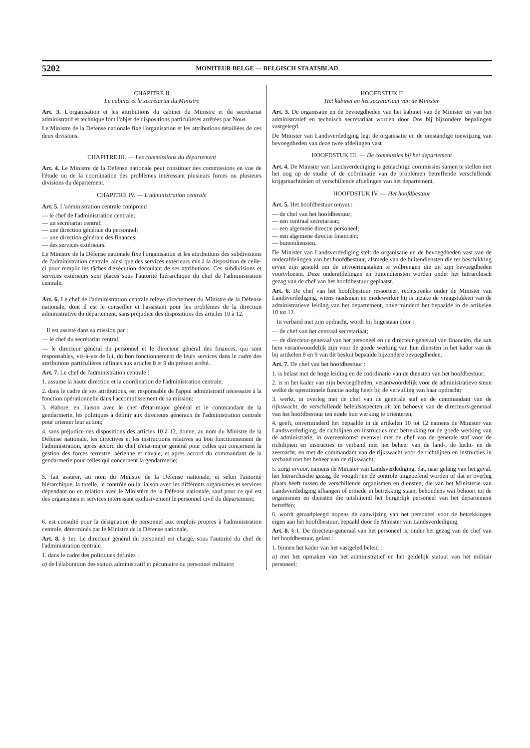5202 MONITEUR BELGE — BELGISCH STAATSBLAD
CHAPITRE II
Le cabinet et le secrétariat du Ministre
Art. 3. L'organisation et les attributions du cabinet du Ministre et du secrétariat administratif et technique font l'objet de dispositions particulières arrêtées par Nous.
Le Ministre de la Défense nationale fixe l'organisation et les attributions détaillées de ces deux divisions.
CHAPITRE III. — Les commissions du département
Art. 4. Le Ministre de la Défense nationale peut constituer des commissions en vue de l'étude ou de la coordination des problèmes intéressant plusieurs forces ou plusieurs divisions du département.
CHAPITRE IV. — L'administration centrale
Art. 5. L'administration centrale comprend :
— le chef de l'administration centrale;
— un secrétariat central;
— une direction générale du personnel;
— une direction générale des finances;
— des services extérieurs.
Le Ministre de la Défense nationale fixe l'organisation et les attributions des subdivisions de l'administration centrale, ainsi que des services extérieurs mis à la disposition de celle-ci pour remplir les tâches d'exécution découlant de ses attributions. Ces subdivisions et services extérieurs sont placés sous l'autorité hiérarchique du chef de l'administration centrale.
Art. 6. Le chef de l'administration centrale relève directement du Ministre de la Défense nationale, dont il est le conseiller et l'assistant pour les problèmes de la direction administrative du département, sans préjudice des dispositions des articles 10 à 12.
Il est assisté dans sa mission par :
— le chef du secrétariat central;
— le directeur général du personnel et le directeur général des finances, qui sont responsables, vis-à-vis de lui, du bon fonctionnement de leurs services dans le cadre des attributions particulières définies aux articles 8 et 9 du présent arrêté.
Art. 7. Le chef de l'administration centrale :
1. assume la haute direction et la coordination de l'administration centrale;
2. dans le cadre de ses attributions, est responsable de l'appui administratif nécessaire à la fonction opérationnelle dans l'accomplissement de sa mission;
3. élabore, en liaison avec le chef d'état-major général et le commandant de la gendarmerie, les politiques à définir aux directeurs généraux de l'administration centrale pour orienter leur action;
4. sans préjudice des dispositions des articles 10 à 12, donne, au nom du Ministre de la Défense nationale, les directives et les instructions relatives au bon fonctionnement de l'administration, après accord du chef d'état-major général pour celles qui concernent la gestion des forces terrestre, aérienne et navale, et après accord du commandant de la gendarmerie pour celles qui concernent la gendarmerie;
5. fait assurer, au nom du Ministre de la Défense nationale, et selon l'autorité hiérarchique, la tutelle, le contrôle ou la liaison avec les différents organismes et services dépendant ou en relation avec le Ministère de la Défense nationale, sauf pour ce qui est des organismes et services intéressant exclusivement le personnel civil du département;
6. est consulté pour la désignation de personnel aux emplois propres à l'administration centrale, déterminés par le Ministre de la Défense nationale.
Art. 8. § 1er. Le directeur général du personnel est chargé, sous l'autorité du chef de l'administration centrale :
1. dans le cadre des politiques définies :
a) de l'élaboration des statuts administratif et pécuniaire du personnel militaire;
HOOFDSTUK II
Het kabinet en het secretariaat van de Minister
Art. 3. De organisatie en de bevoegdheden van het kabinet van de Minister en van het administratief en technisch secretariaat worden door Ons bij bijzondere bepalingen vastgelegd.
De Minister van Landsverdediging legt de organisatie en de omstandige toewijzing van bevoegdheden van deze twee afdelingen vast.
HOOFDSTUK III. — De commissies bij het departement
Art. 4. De Minister van Landsverdediging is gemachtigd commissies samen te stellen met het oog op de studie of de coördinatie van de problemen betreffende verschillende krijgsmachtdelen of verschillende afdelingen van het departement.
HOOFDSTUK IV. — Het hoofdbestuur
Art. 5. Het hoofdbestuur omvat :
— de chef van het hoofdbestuur;
— een centraal secretariaat;
— een algemene directie personeel;
— een algemene directie financiën;
— buitendiensten.
De Minister van Landsverdediging stelt de organisatie en de bevoegdheden vast van de onderafdelingen van het hoofdbestuur, alsmede van de buitendiensten die ter beschikking ervan zijn gesteld om de uitvoeringstaken te volbrengen die uit zijn bevoegdheden voortvloeien. Deze onderafdelingen en buitendiensten worden onder het hiërarchisch gezag van de chef van het hoofdbestuur geplaatst.
Art. 6. De chef van het hoofdbestuur ressorteert rechtstreeks onder de Minister van Landsverdediging, wiens raadsman en medewerker hij is inzake de vraagstukken van de administratieve leiding van het departement, onverminderd het bepaalde in de artikelen 10 tot 12.
In verband met zijn opdracht, wordt hij bijgestaan door :
— de chef van het centraal secretariaat;
— de directeur-generaal van het personeel en de directeur-generaal van financiën, die aan hem verantwoordelijk zijn voor de goede werking van hun diensten in het kader van de bij artikelen 8 en 9 van dit besluit bepaalde bijzondere bevoegdheden.
Art. 7. De chef van het hoofdbestuur :
1. is belast met de hoge leiding en de coördinatie van de diensten van het hoofdbestuur;
2. is in het kader van zijn bevoegdheden, verantwoordelijk voor de administratieve steun welke de operationele functie nodig heeft bij de vervulling van haar opdracht;
3. werkt, in overleg met de chef van de generale staf en de commandant van de rijkswacht, de verschillende beleidsaspecten uit ten behoeve van de directeurs-generaal van het hoofdbestuur ten einde hun werking te oriënteren;
4. geeft, onverminderd het bepaalde in de artikelen 10 tot 12 namens de Minister van Landsverdediging, de richtlijnen en instructies met betrekking tot de goede werking van de administratie, in overeenkomst evenwel met de chef van de generale staf voor de richtlijnen en instructies in verband met het beheer van de land-, de lucht- en de zeemacht, en met de commandant van de rijkswacht voor de richtlijnen en instructies in verband met het beheer van de rijkswacht;
5. zorgt ervoor, namens de Minister van Landsverdediging, dat, naar gelang van het geval, het hiërarchische gezag, de voogdij en de controle uitgeoefend worden of dat er overleg plaats heeft tussen de verschillende organismen en diensten, die van het Ministerie van Landsverdediging afhangen of ermede in betrekking staan, behoudens wat behoort tot de organismen en diensten die uitsluitend het burgerlijk personeel van het departement betreffen;
6. wordt geraadpleegd nopens de aanwijzing van het personeel voor de betrekkingen eigen aan het hoofdbestuur, bepaald door de Minister van Landsverdediging.
Art. 8. § 1. De directeur-generaal van het personeel is, onder het gezag van de chef van het hoofdbestuur, gelast :
1. binnen het kader van het vastgeled beleid :
a) met het opmaken van het administratief en het geldelijk statuut van het militair personeel;